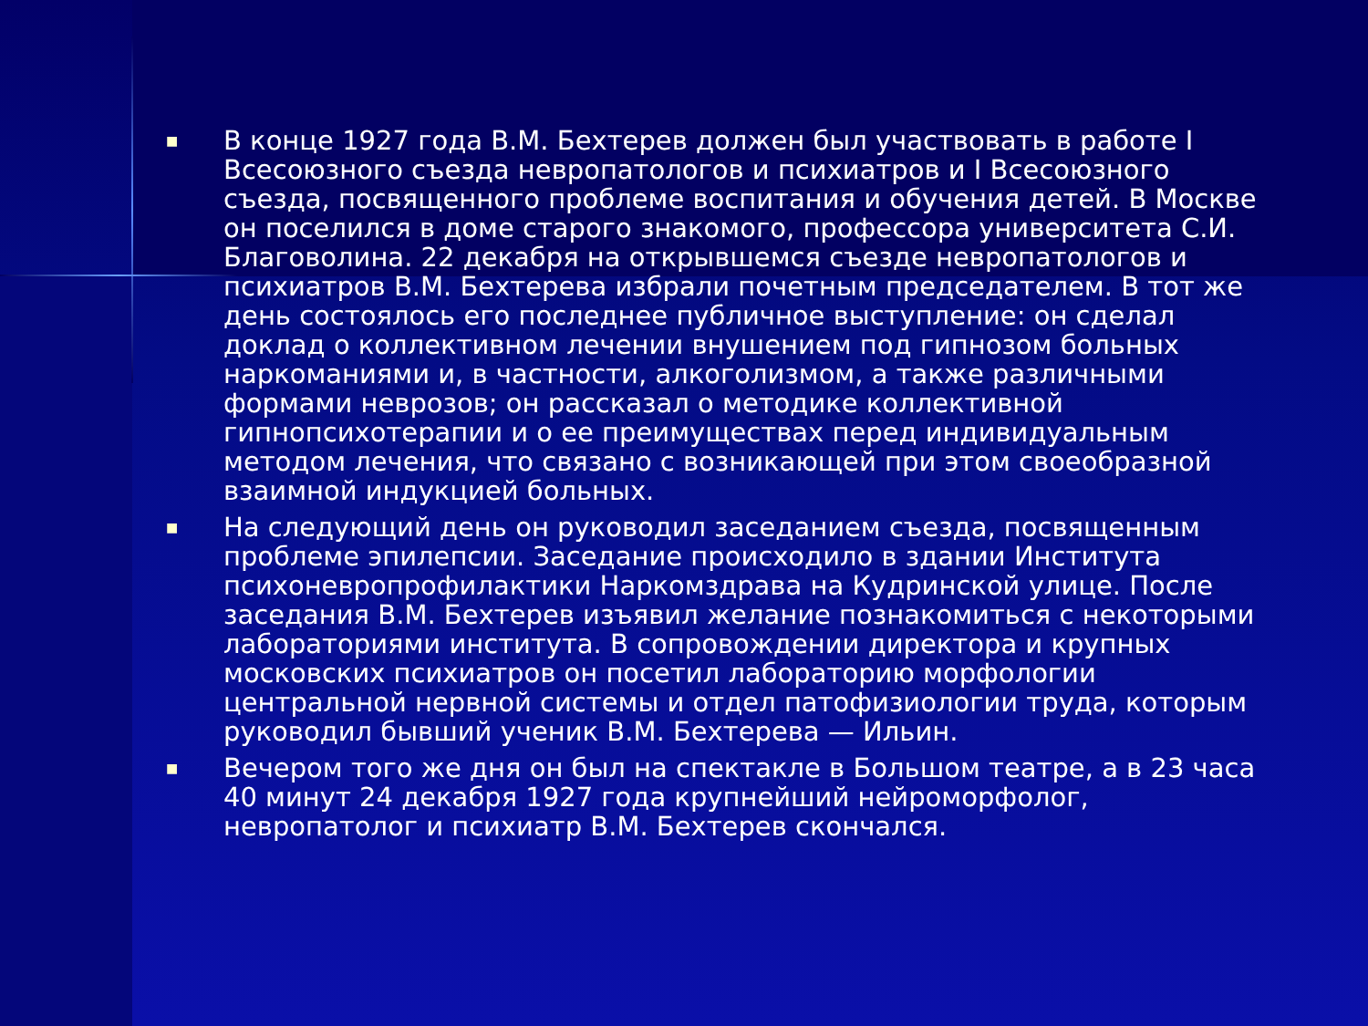■ В конце 1927 года В.М. Бехтерев должен был участвовать в работе I Всесоюзного съезда невропатологов и психиатров и I Всесоюзного съезда, посвященного проблеме воспитания и обучения детей. В Москве он поселился в доме старого знакомого, профессора университета С.И. Благоволина. 22 декабря на открывшемся съезде невропатологов и психиатров В.М. Бехтерева избрали почетным председателем. В тот же день состоялось его последнее публичное выступление: он сделал доклад о коллективном лечении внушением под гипнозом больных наркоманиями и, в частности, алкоголизмом, а также различными формами неврозов; он рассказал о методике коллективной гипнопсихотерапии и о ее преимуществах перед индивидуальным методом лечения, что связано с возникающей при этом своеобразной взаимной индукцией больных.
■ На следующий день он руководил заседанием съезда, посвященным проблеме эпилепсии. Заседание происходило в здании Института психоневропрофилактики Наркомздрава на Кудринской улице. После заседания В.М. Бехтерев изъявил желание познакомиться с некоторыми лабораториями института. В сопровождении директора и крупных московских психиатров он посетил лабораторию морфологии центральной нервной системы и отдел патофизиологии труда, которым руководил бывший ученик В.М. Бехтерева — Ильин.
■ Вечером того же дня он был на спектакле в Большом театре, а в 23 часа 40 минут 24 декабря 1927 года крупнейший нейроморфолог, невропатолог и психиатр В.М. Бехтерев скончался.